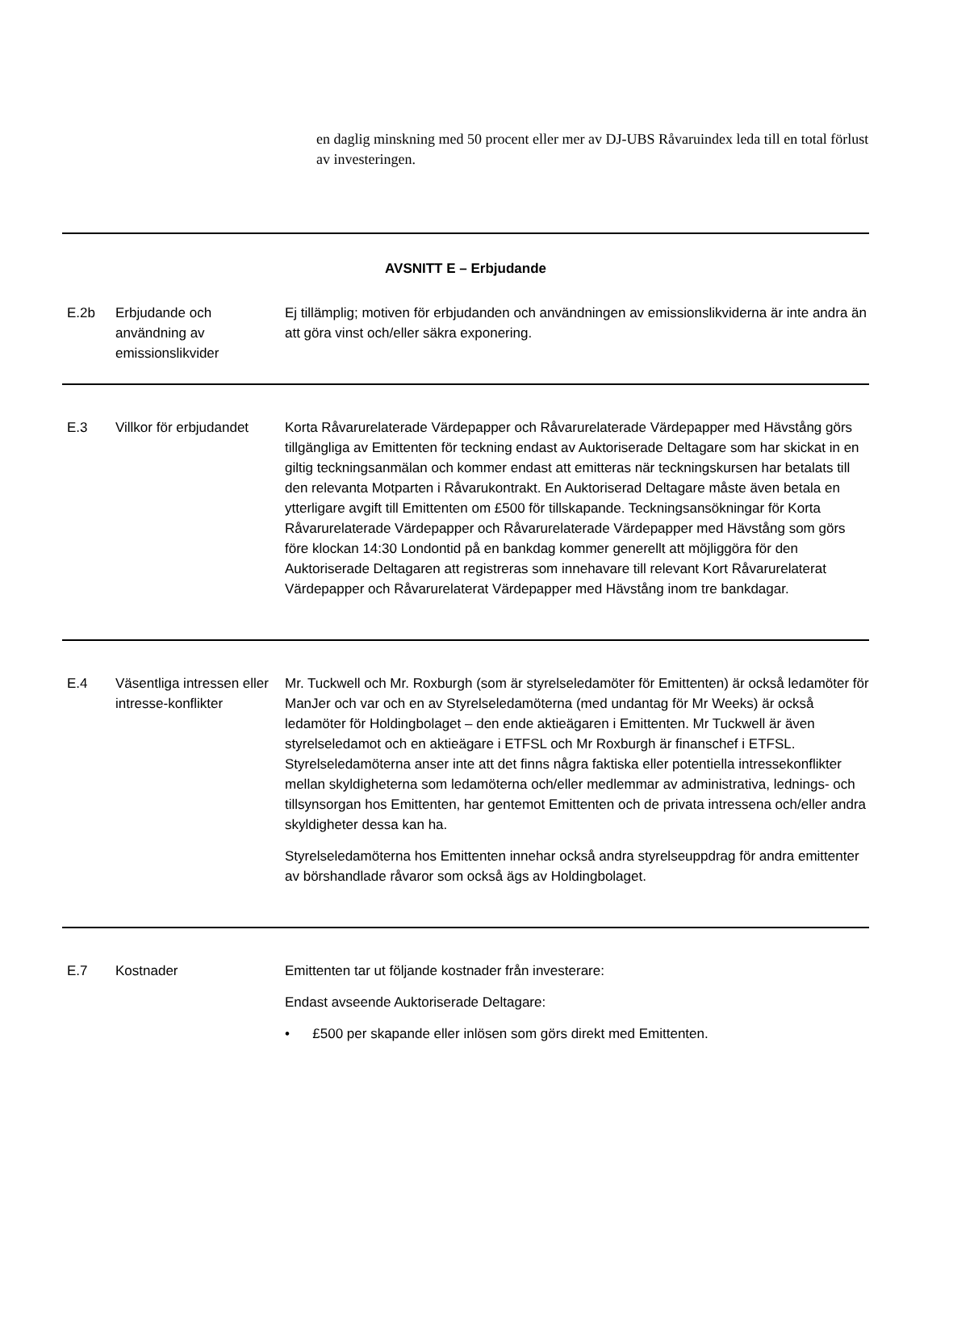en daglig minskning med 50 procent eller mer av DJ-UBS Råvaruindex leda till en total förlust av investeringen.
| AVSNITT E – Erbjudande | | |
| E.2b | Erbjudande och användning av emissionslikvider | Ej tillämplig; motiven för erbjudanden och användningen av emissionslikviderna är inte andra än att göra vinst och/eller säkra exponering. |
| E.3 | Villkor för erbjudandet | Korta Råvarurelaterade Värdepapper och Råvarurelaterade Värdepapper med Hävstång görs tillgängliga av Emittenten för teckning endast av Auktoriserade Deltagare som har skickat in en giltig teckningsanmälan och kommer endast att emitteras när teckningskursen har betalats till den relevanta Motparten i Råvarukontrakt. En Auktoriserad Deltagare måste även betala en ytterligare avgift till Emittenten om £500 för tillskapande. Teckningsansökningar för Korta Råvarurelaterade Värdepapper och Råvarurelaterade Värdepapper med Hävstång som görs före klockan 14:30 Londontid på en bankdag kommer generellt att möjliggöra för den Auktoriserade Deltagaren att registreras som innehavare till relevant Kort Råvarurelaterat Värdepapper och Råvarurelaterat Värdepapper med Hävstång inom tre bankdagar. |
| E.4 | Väsentliga intressen eller intresse-konflikter | Mr. Tuckwell och Mr. Roxburgh (som är styrelseledamöter för Emittenten) är också ledamöter för ManJer och var och en av Styrelseledamöterna (med undantag för Mr Weeks) är också ledamöter för Holdingbolaget – den ende aktieägaren i Emittenten. Mr Tuckwell är även styrelseledamot och en aktieägare i ETFSL och Mr Roxburgh är finanschef i ETFSL. Styrelseledamöterna anser inte att det finns några faktiska eller potentiella intressekonflikter mellan skyldigheterna som ledamöterna och/eller medlemmar av administrativa, lednings- och tillsynsorgan hos Emittenten, har gentemot Emittenten och de privata intressena och/eller andra skyldigheter dessa kan ha. Styrelseledamöterna hos Emittenten innehar också andra styrelseuppdrag för andra emittenter av börshandlade råvaror som också ägs av Holdingbolaget. |
| E.7 | Kostnader | Emittenten tar ut följande kostnader från investerare: Endast avseende Auktoriserade Deltagare: • £500 per skapande eller inlösen som görs direkt med Emittenten. |